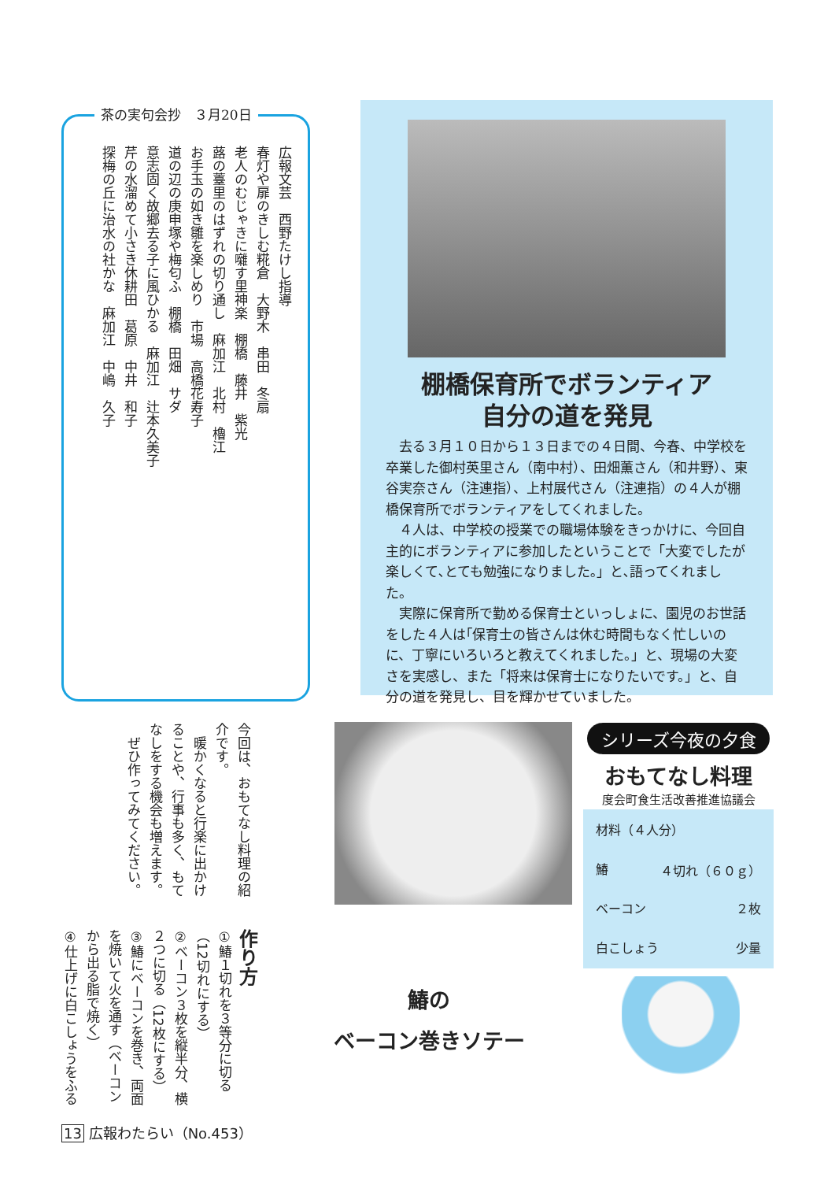茶の実句会抄　３月20日
広報文芸　西野たけし指導
春灯や扉のきしむ糀倉　大野木　串田　冬扇
老人のむじゃきに囃す里神楽　棚橋　藤井　紫光
蕗の薹里のはずれの切り通し　麻加江　北村　櫓江
お手玉の如き雛を楽しめり　市場　高橋花寿子
道の辺の庚申塚や梅匂ふ　棚橋　田畑　サダ
意志固く故郷去る子に風ひかる　麻加江　辻本久美子
芹の水溜めて小さき休耕田　葛原　中井　和子
探梅の丘に治水の社かな　麻加江　中嶋　久子
棚橋保育所でボランティア
自分の道を発見
去る３月１０日から１３日までの４日間、今春、中学校を卒業した御村英里さん（南中村）、田畑薫さん（和井野）、東谷実奈さん（注連指）、上村展代さん（注連指）の４人が棚橋保育所でボランティアをしてくれました。
４人は、中学校の授業での職場体験をきっかけに、今回自主的にボランティアに参加したということで「大変でしたが楽しくて､とても勉強になりました｡」と､語ってくれました。
実際に保育所で勤める保育士といっしょに、園児のお世話をした４人は｢保育士の皆さんは休む時間もなく忙しいのに、丁寧にいろいろと教えてくれました。」と、現場の大変さを実感し、また「将来は保育士になりたいです。」と、自分の道を発見し、目を輝かせていました。
今回は、おもてなし料理の紹介です。
　暖かくなると行楽に出かけることや、行事も多く、もてなしをする機会も増えます。
　ぜひ作ってみてください。
シリーズ今夜の夕食
おもてなし料理
度会町食生活改善推進協議会
材料（４人分）
鰆 ４切れ（６０ｇ）
ベーコン ２枚
白こしょう 少量
作り方
①鰆１切れを３等分に切る（12切れにする）
②ベーコン３枚を縦半分、横２つに切る（12枚にする）
③鰆にベーコンを巻き、両面を焼いて火を通す（ベーコンから出る脂で焼く）
④仕上げに白こしょうをふる
鰆の
ベーコン巻きソテー
13 広報わたらい（No.453）